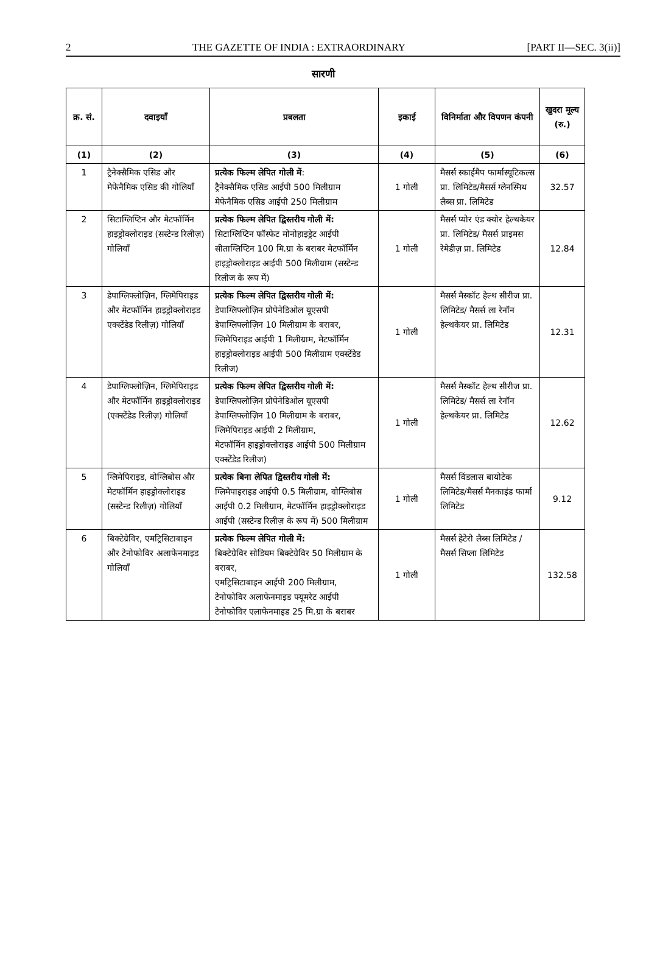2 THE GAZETTE OF INDIA : EXTRAORDINARY [PART II—SEC. 3(ii)]
सारणी
| क्र. सं. | दवाइयाँ | प्रबलता | इकाई | विनिर्माता और विपणन कंपनी | खुदरा मूल्य (रु.) |
| --- | --- | --- | --- | --- | --- |
| (1) | (2) | (3) | (4) | (5) | (6) |
| 1 | ट्रैनेक्सैमिक एसिड और मेफेनैमिक एसिड की गोलियाँ | प्रत्येक फिल्म लेपित गोली में : ट्रैनेक्सैमिक एसिड आईपी 500 मिलीग्राम मेफेनैमिक एसिड आईपी 250 मिलीग्राम | 1 गोली | मैसर्स स्काईमैप फार्मास्यूटिकल्स प्रा. लिमिटेड/मैसर्स ग्लेनस्मिथ लैब्स प्रा. लिमिटेड | 32.57 |
| 2 | सिटाग्लिप्टिन और मेटफॉर्मिन हाइड्रोक्लोराइड (सस्टेन्ड रिलीज़) गोलियाँ | प्रत्येक फिल्म लेपित द्विस्तरीय गोली में: सिटाग्लिप्टिन फॉस्फेट मोनोहाइड्रेट आईपी सीताग्लिप्टिन 100 मि.ग्रा के बराबर मेटफॉर्मिन हाइड्रोक्लोराइड आईपी 500 मिलीग्राम (सस्टेन्ड रिलीज के रूप में) | 1 गोली | मैसर्स प्योर एंड क्योर हेल्थकेयर प्रा. लिमिटेड/ मैसर्स प्राइमस रेमेडीज़ प्रा. लिमिटेड | 12.84 |
| 3 | डेपाग्लिफ्लोज़िन, ग्लिमेपिराइड और मेटफॉर्मिन हाइड्रोक्लोराइड एक्स्टेंडेड रिलीज़) गोलियाँ | प्रत्येक फिल्म लेपित द्विस्तरीय गोली में: डेपाग्लिफ्लोज़िन प्रोपेनेडिओल यूएसपी डेपाग्लिफ्लोज़िन 10 मिलीग्राम के बराबर, ग्लिमेपिराइड आईपी 1 मिलीग्राम, मेटफॉर्मिन हाइड्रोक्लोराइड आईपी 500 मिलीग्राम एक्स्टेंडेड रिलीज) | 1 गोली | मैसर्स मैस्कॉट हेल्थ सीरीज प्रा. लिमिटेड/ मैसर्स ला रेनॉन हेल्थकेयर प्रा. लिमिटेड | 12.31 |
| 4 | डेपाग्लिफ्लोज़िन, ग्लिमेपिराइड और मेटफॉर्मिन हाइड्रोक्लोराइड (एक्स्टेंडेड रिलीज़) गोलियाँ | प्रत्येक फिल्म लेपित द्विस्तरीय गोली में: डेपाग्लिफ्लोज़िन प्रोपेनेडिओल यूएसपी डेपाग्लिफ्लोज़िन 10 मिलीग्राम के बराबर, ग्लिमेपिराइड आईपी 2 मिलीग्राम, मेटफॉर्मिन हाइड्रोक्लोराइड आईपी 500 मिलीग्राम एक्स्टेंडेड रिलीज) | 1 गोली | मैसर्स मैस्कॉट हेल्थ सीरीज प्रा. लिमिटेड/ मैसर्स ला रेनॉन हेल्थकेयर प्रा. लिमिटेड | 12.62 |
| 5 | ग्लिमेपिराइड, वोग्लिबोस और मेटफॉर्मिन हाइड्रोक्लोराइड (सस्टेन्ड रिलीज़) गोलियाँ | प्रत्येक बिना लेपित द्विस्तरीय गोली में: ग्लिमेपाइराइड आईपी 0.5 मिलीग्राम, वोग्लिबोस आईपी 0.2 मिलीग्राम, मेटफॉर्मिन हाइड्रोक्लोराइड आईपी (सस्टेन्ड रिलीज़ के रूप में) 500 मिलीग्राम | 1 गोली | मैसर्स विंडलास बायोटेक लिमिटेड/मैसर्स मैनकाइंड फार्मा लिमिटेड | 9.12 |
| 6 | बिक्टेग्रेविर, एमट्रिसिटाबाइन और टेनोफोविर अलाफेनमाइड गोलियाँ | प्रत्येक फिल्म लेपित गोली में: बिक्टेग्रेविर सोडियम बिक्टेग्रेविर 50 मिलीग्राम के बराबर, एमट्रिसिटाबाइन आईपी 200 मिलीग्राम, टेनोफोविर अलाफेनमाइड फ्यूमरेट आईपी टेनोफोविर एलाफेनमाइड 25 मि.ग्रा के बराबर | 1 गोली | मैसर्स हेटेरो लैब्स लिमिटेड / मैसर्स सिप्ला लिमिटेड | 132.58 |